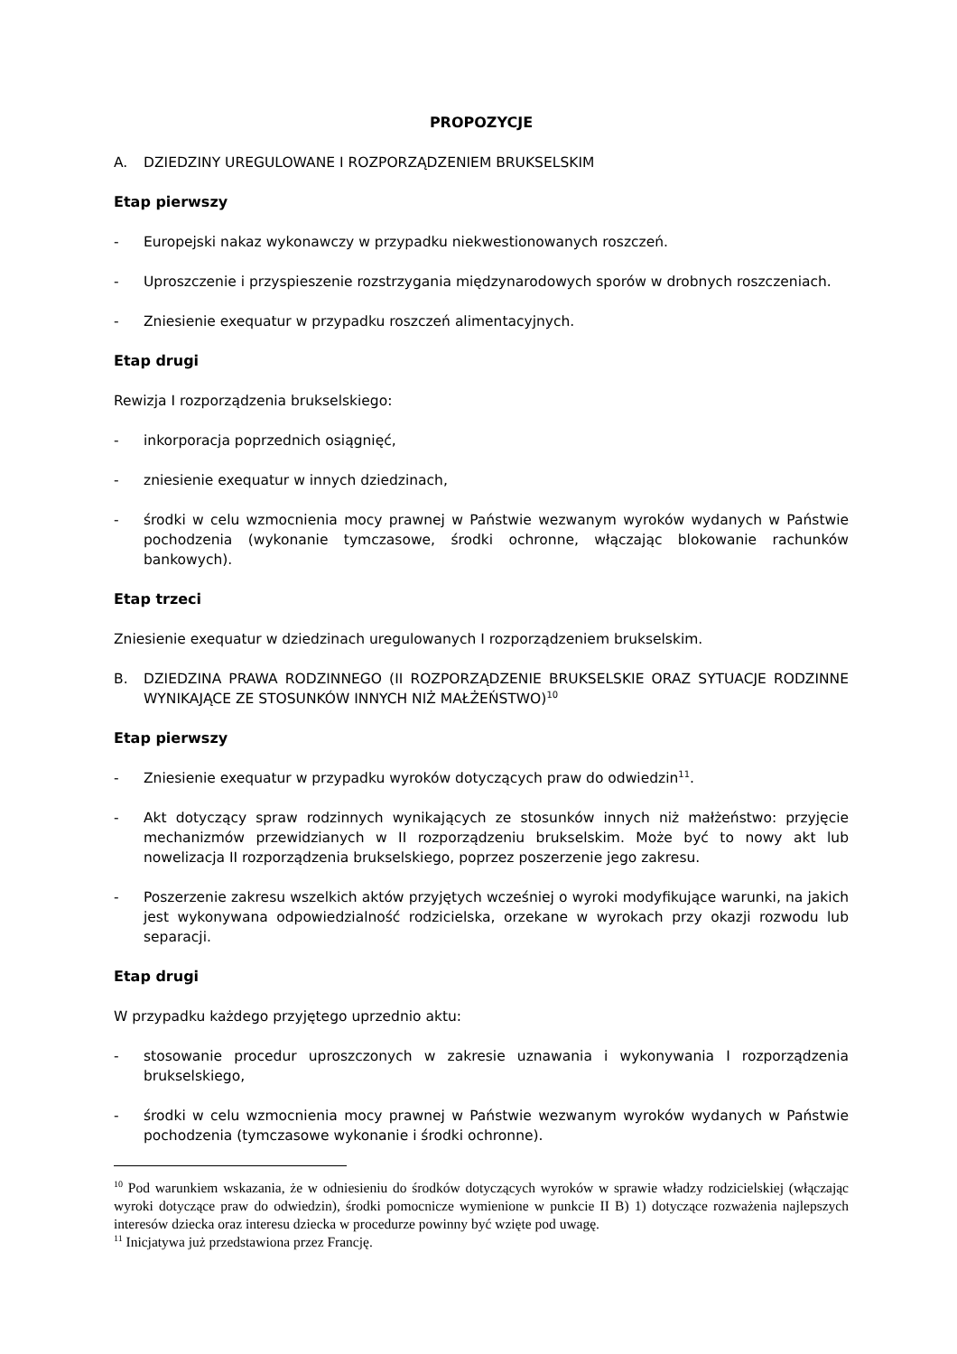PROPOZYCJE
A. DZIEDZINY UREGULOWANE I ROZPORZĄDZENIEM BRUKSELSKIM
Etap pierwszy
- Europejski nakaz wykonawczy w przypadku niekwestionowanych roszczeń.
- Uproszczenie i przyspieszenie rozstrzygania międzynarodowych sporów w drobnych roszczeniach.
- Zniesienie exequatur w przypadku roszczeń alimentacyjnych.
Etap drugi
Rewizja I rozporządzenia brukselskiego:
- inkorporacja poprzednich osiągnięć,
- zniesienie exequatur w innych dziedzinach,
- środki w celu wzmocnienia mocy prawnej w Państwie wezwanym wyroków wydanych w Państwie pochodzenia (wykonanie tymczasowe, środki ochronne, włączając blokowanie rachunków bankowych).
Etap trzeci
Zniesienie exequatur w dziedzinach uregulowanych I rozporządzeniem brukselskim.
B. DZIEDZINA PRAWA RODZINNEGO (II ROZPORZĄDZENIE BRUKSELSKIE ORAZ SYTUACJE RODZINNE WYNIKAJĄCE ZE STOSUNKÓW INNYCH NIŻ MAŁŻEŃSTWO)<sup>10</sup>
Etap pierwszy
- Zniesienie exequatur w przypadku wyroków dotyczących praw do odwiedzin<sup>11</sup>.
- Akt dotyczący spraw rodzinnych wynikających ze stosunków innych niż małżeństwo: przyjęcie mechanizmów przewidzianych w II rozporządzeniu brukselskim. Może być to nowy akt lub nowelizacja II rozporządzenia brukselskiego, poprzez poszerzenie jego zakresu.
- Poszerzenie zakresu wszelkich aktów przyjętych wcześniej o wyroki modyfikujące warunki, na jakich jest wykonywana odpowiedzialność rodzicielska, orzekane w wyrokach przy okazji rozwodu lub separacji.
Etap drugi
W przypadku każdego przyjętego uprzednio aktu:
- stosowanie procedur uproszczonych w zakresie uznawania i wykonywania I rozporządzenia brukselskiego,
- środki w celu wzmocnienia mocy prawnej w Państwie wezwanym wyroków wydanych w Państwie pochodzenia (tymczasowe wykonanie i środki ochronne).
<sup>10</sup> Pod warunkiem wskazania, że w odniesieniu do środków dotyczących wyroków w sprawie władzy rodzicielskiej (włączając wyroki dotyczące praw do odwiedzin), środki pomocnicze wymienione w punkcie II B) 1) dotyczące rozważenia najlepszych interesów dziecka oraz interesu dziecka w procedurze powinny być wzięte pod uwagę.
<sup>11</sup> Inicjatywa już przedstawiona przez Francję.